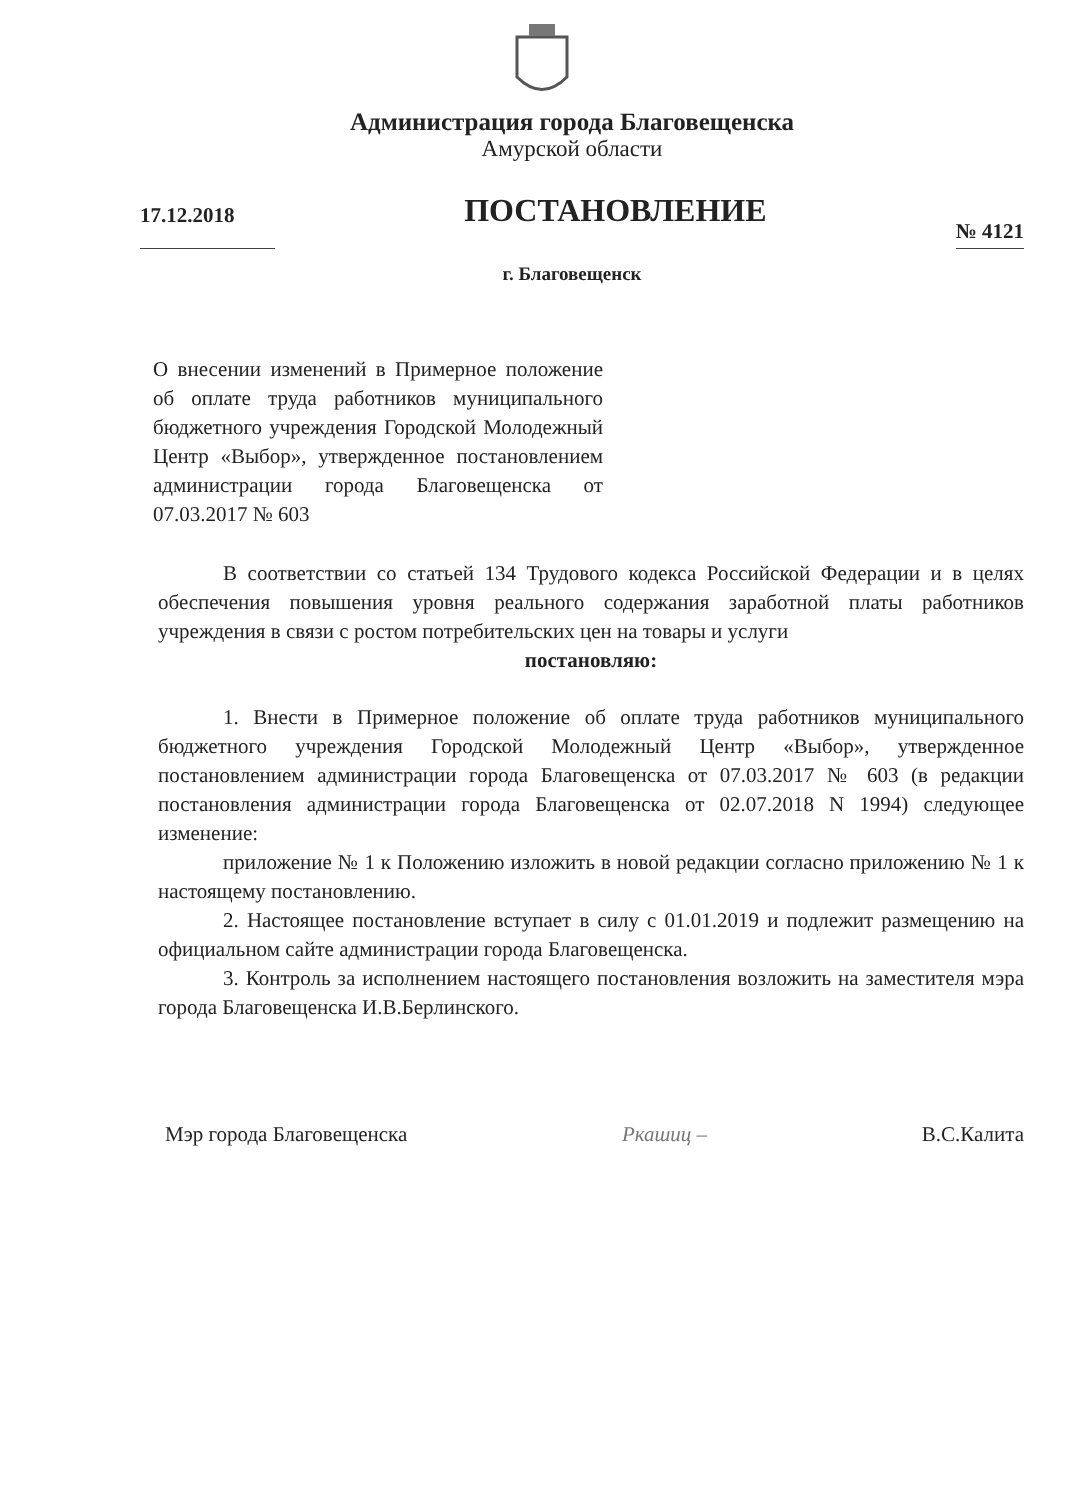Администрация города Благовещенска
Амурской области
17.12.2018
ПОСТАНОВЛЕНИЕ
№ 4121
г. Благовещенск
О внесении изменений в Примерное положение об оплате труда работников муниципального бюджетного учреждения Городской Молодежный Центр «Выбор», утвержденное постановлением администрации города Благовещенска от 07.03.2017 № 603
В соответствии со статьей 134 Трудового кодекса Российской Федерации и в целях обеспечения повышения уровня реального содержания заработной платы работников учреждения в связи с ростом потребительских цен на товары и услуги
постановляю:
1. Внести в Примерное положение об оплате труда работников муниципального бюджетного учреждения Городской Молодежный Центр «Выбор», утвержденное постановлением администрации города Благовещенска от 07.03.2017 № 603 (в редакции постановления администрации города Благовещенска от 02.07.2018 N 1994) следующее изменение:
приложение № 1 к Положению изложить в новой редакции согласно приложению № 1 к настоящему постановлению.
2. Настоящее постановление вступает в силу с 01.01.2019 и подлежит размещению на официальном сайте администрации города Благовещенска.
3. Контроль за исполнением настоящего постановления возложить на заместителя мэра города Благовещенска И.В.Берлинского.
Мэр города Благовещенска Ркашиц – В.С.Калита